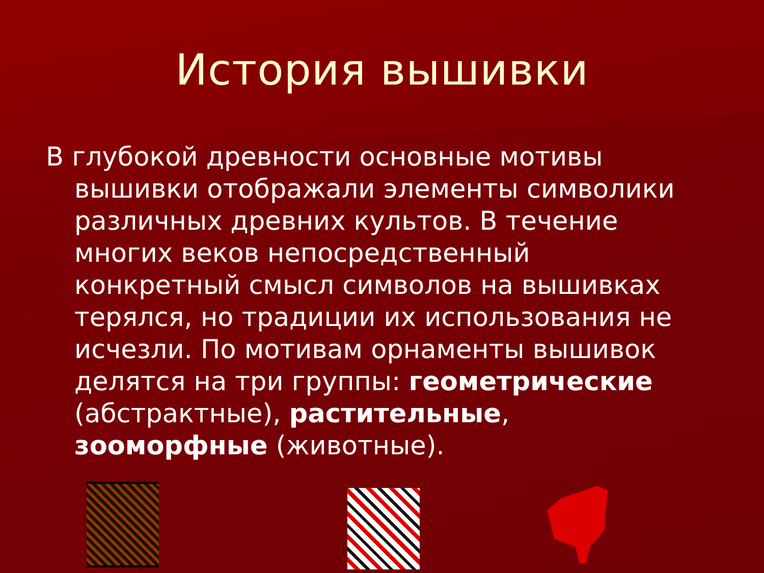История вышивки
В глубокой древности основные мотивы вышивки отображали элементы символики различных древних культов. В течение многих веков непосредственный конкретный смысл символов на вышивках терялся, но традиции их использования не исчезли. По мотивам орнаменты вышивок делятся на три группы: геометрические (абстрактные), растительные, зооморфные (животные).